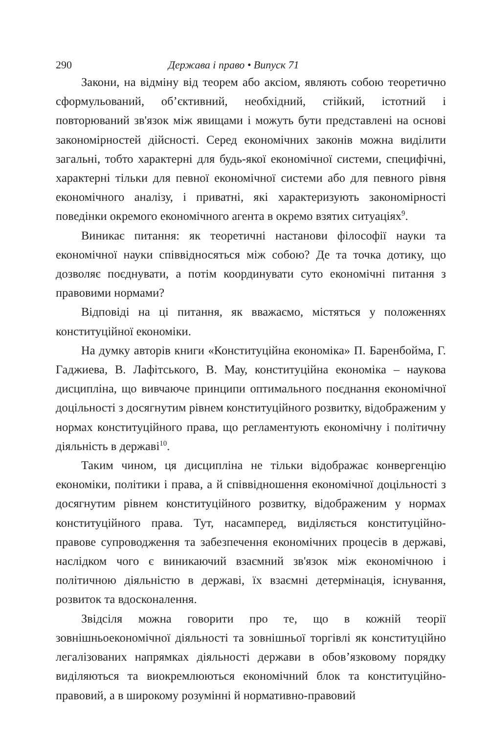290 Держава і право • Випуск 71
Закони, на відміну від теорем або аксіом, являють собою теоретично сформульований, об’єктивний, необхідний, стійкий, істотний і повторюваний зв'язок між явищами і можуть бути представлені на основі закономірностей дійсності. Серед економічних законів можна виділити загальні, тобто характерні для будь-якої економічної системи, специфічні, характерні тільки для певної економічної системи або для певного рівня економічного аналізу, і приватні, які характеризують закономірності поведінки окремого економічного агента в окремо взятих ситуаціях<sup>9</sup>.
Виникає питання: як теоретичні настанови філософії науки та економічної науки співвідносяться між собою? Де та точка дотику, що дозволяє поєднувати, а потім координувати суто економічні питання з правовими нормами?
Відповіді на ці питання, як вважаємо, містяться у положеннях конституційної економіки.
На думку авторів книги «Конституційна економіка» П. Баренбойма, Г. Гаджиева, В. Лафітського, В. Мау, конституційна економіка – наукова дисципліна, що вивчаюче принципи оптимального поєднання економічної доцільності з досягнутим рівнем конституційного розвитку, відображеним у нормах конституційного права, що регламентують економічну і політичну діяльність в державі<sup>10</sup>.
Таким чином, ця дисципліна не тільки відображає конвергенцію економіки, політики і права, а й співвідношення економічної доцільності з досягнутим рівнем конституційного розвитку, відображеним у нормах конституційного права. Тут, насамперед, виділяється конституційно-правове супроводження та забезпечення економічних процесів в державі, наслідком чого є виникаючий взаємний зв'язок між економічною і політичною діяльністю в державі, їх взаємні детермінація, існування, розвиток та вдосконалення.
Звідсіля можна говорити про те, що в кожній теорії зовнішньоекономічної діяльності та зовнішньої торгівлі як конституційно легалізованих напрямках діяльності держави в обов’язковому порядку виділяються та виокремлюються економічний блок та конституційно-правовий, а в широкому розумінні й нормативно-правовий